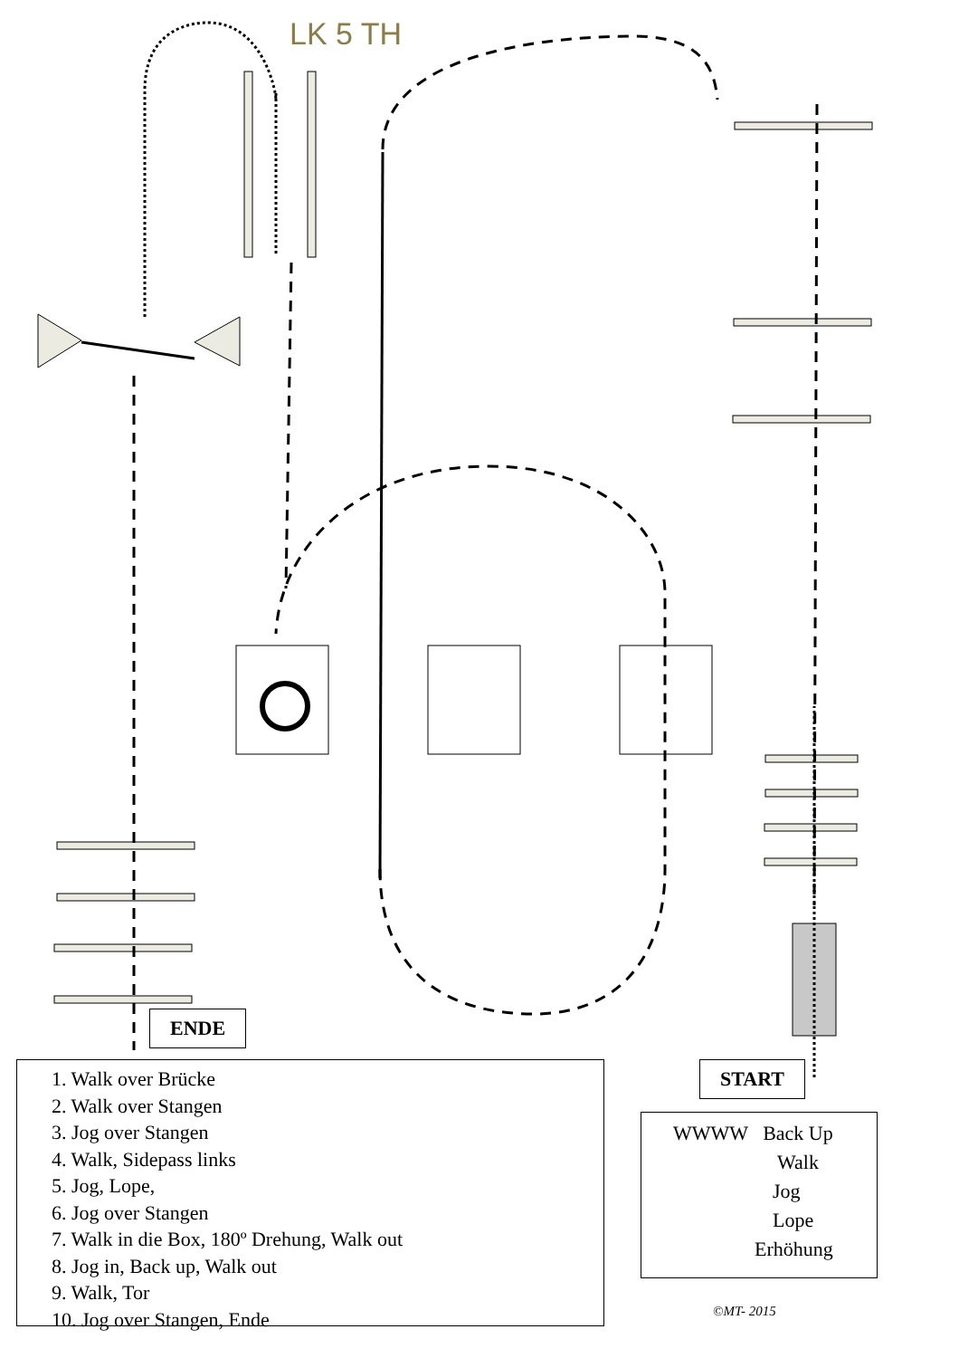LK 5 TH
ENDE
START
1. Walk over Brücke
2. Walk over Stangen
3. Jog over Stangen
4. Walk, Sidepass links
5. Jog, Lope,
6. Jog over Stangen
7. Walk in die Box, 180º Drehung, Walk out
8. Jog in, Back up, Walk out
9. Walk, Tor
10. Jog over Stangen, Ende
WWWW Back Up
Walk
Jog
Lope
Erhöhung
©MT- 2015